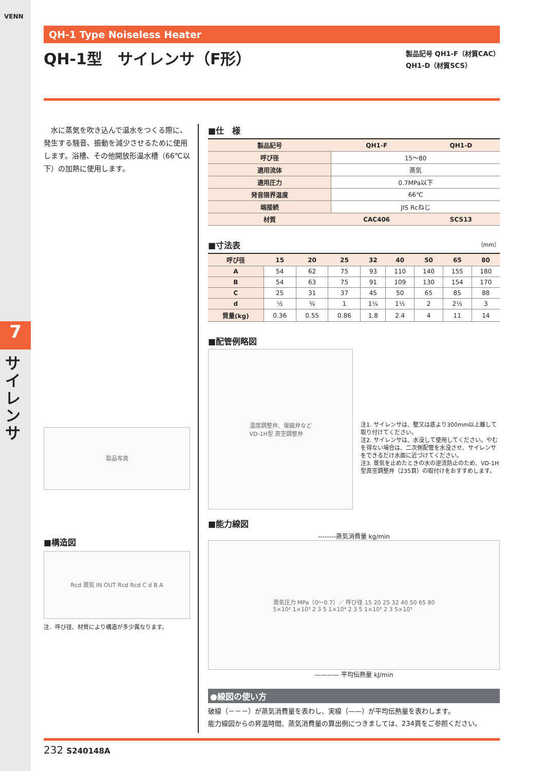VENN
7
サイレンサ
QH-1 Type Noiseless Heater
QH-1型　サイレンサ（F形）
製品記号 QH1-F（材質CAC）
QH1-D（材質SCS）
　水に蒸気を吹き込んで温水をつくる際に、発生する騒音、振動を減少させるために使用します。浴槽、その他開放形温水槽（66℃以下）の加熱に使用します。
製品写真
■構造図
Rcd 蒸気 IN OUT Rcd Rcd C d B A
注．呼び径、材質により構造が多少異なります。
■仕　様
| 製品記号 | QH1-F | QH1-D |
| --- | --- | --- |
| 呼び径 | 15～80 | |
| 適用流体 | 蒸気 | |
| 適用圧力 | 0.7MPa以下 | |
| 発音限界温度 | 66℃ | |
| 端接続 | JIS Rcねじ | |
| 材質 | CAC406 | SCS13 |
■寸法表 （mm）
| 呼び径 | 15 | 20 | 25 | 32 | 40 | 50 | 65 | 80 |
| --- | --- | --- | --- | --- | --- | --- | --- | --- |
| A | 54 | 62 | 75 | 93 | 110 | 140 | 155 | 180 |
| B | 54 | 63 | 75 | 91 | 109 | 130 | 154 | 170 |
| C | 25 | 31 | 37 | 45 | 50 | 65 | 85 | 88 |
| d | ½ | ¾ | 1 | 1¼ | 1½ | 2 | 2½ | 3 |
| 質量(kg) | 0.36 | 0.55 | 0.86 | 1.8 | 2.4 | 4 | 11 | 14 |
■配管例略図
温度調整弁、電磁弁など
VD-1H型 真空調整弁
注1. サイレンサは、壁又は底より300mm以上離して取り付けてください。
注2. サイレンサは、水没して使用してください。やむを得ない場合は、二次側配管を水没させ、サイレンサをできるだけ水面に近づけてください。
注3. 蒸気を止めたときの水の逆流防止のため、VD-1H型真空調整弁（235頁）の取付けをおすすめします。
■能力線図
--------蒸気消費量 kg/min
蒸気圧力 MPa（0～0.7）／ 呼び径 15 20 25 32 40 50 65 80
5×10² 1×10³ 2 3 5 1×10⁴ 2 3 5 1×10⁵ 2 3 5×10⁵
———— 平均伝熱量 kJ/min
●線図の使い方
破線（－－－）が蒸気消費量を表わし、実線（——）が平均伝熱量を表わします。
能力線図からの昇温時間、蒸気消費量の算出例につきましては、234頁をご参照ください。
232 S240148A